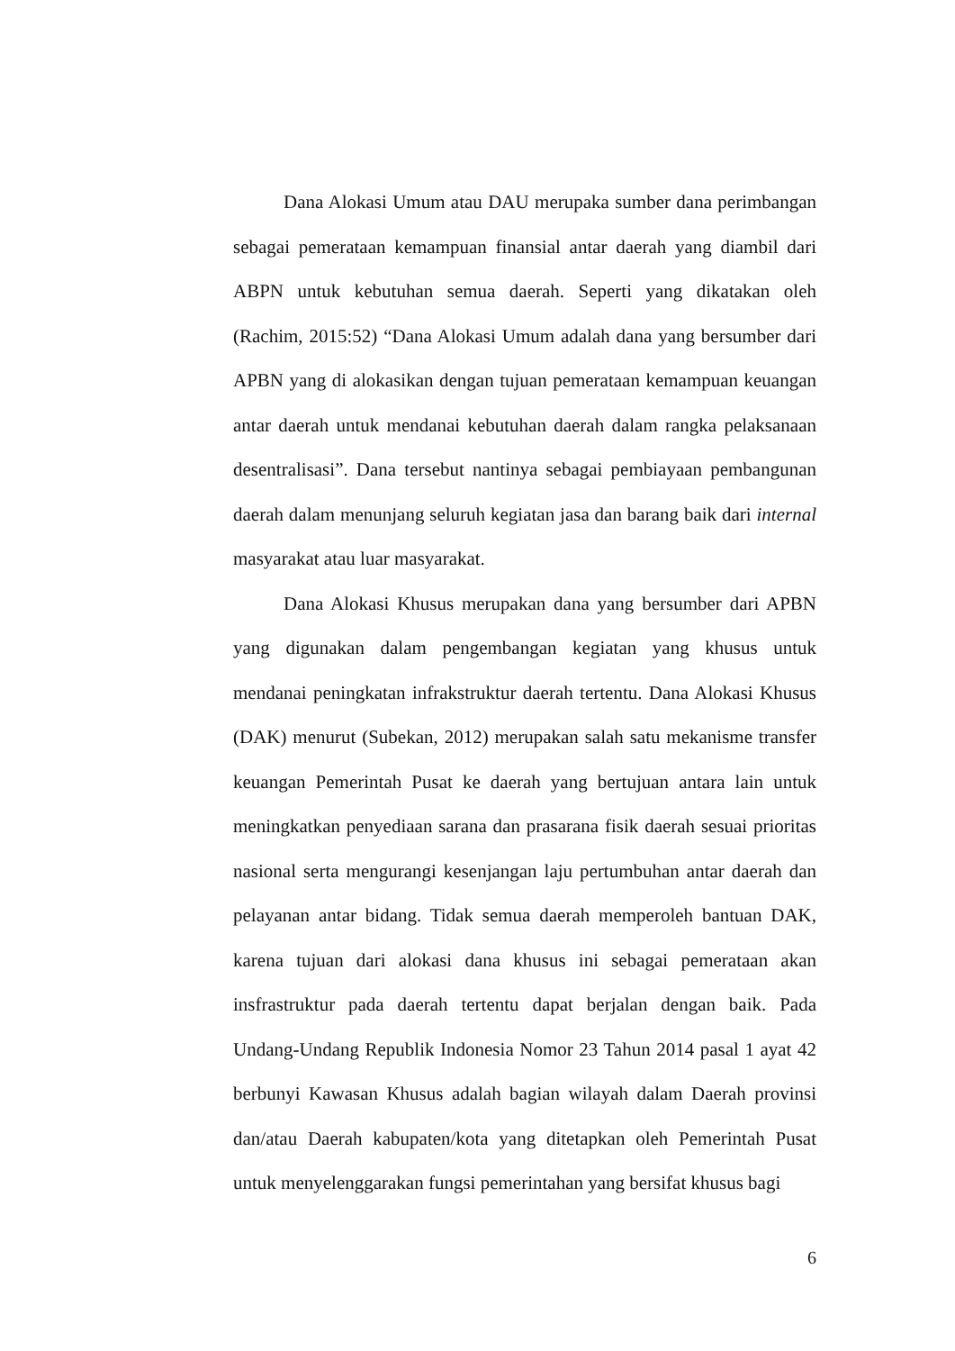Dana Alokasi Umum atau DAU merupaka sumber dana perimbangan sebagai pemerataan kemampuan finansial antar daerah yang diambil dari ABPN untuk kebutuhan semua daerah. Seperti yang dikatakan oleh (Rachim, 2015:52) “Dana Alokasi Umum adalah dana yang bersumber dari APBN yang di alokasikan dengan tujuan pemerataan kemampuan keuangan antar daerah untuk mendanai kebutuhan daerah dalam rangka pelaksanaan desentralisasi”. Dana tersebut nantinya sebagai pembiayaan pembangunan daerah dalam menunjang seluruh kegiatan jasa dan barang baik dari internal masyarakat atau luar masyarakat.
Dana Alokasi Khusus merupakan dana yang bersumber dari APBN yang digunakan dalam pengembangan kegiatan yang khusus untuk mendanai peningkatan infrakstruktur daerah tertentu. Dana Alokasi Khusus (DAK) menurut (Subekan, 2012) merupakan salah satu mekanisme transfer keuangan Pemerintah Pusat ke daerah yang bertujuan antara lain untuk meningkatkan penyediaan sarana dan prasarana fisik daerah sesuai prioritas nasional serta mengurangi kesenjangan laju pertumbuhan antar daerah dan pelayanan antar bidang. Tidak semua daerah memperoleh bantuan DAK, karena tujuan dari alokasi dana khusus ini sebagai pemerataan akan insfrastruktur pada daerah tertentu dapat berjalan dengan baik. Pada Undang-Undang Republik Indonesia Nomor 23 Tahun 2014 pasal 1 ayat 42 berbunyi Kawasan Khusus adalah bagian wilayah dalam Daerah provinsi dan/atau Daerah kabupaten/kota yang ditetapkan oleh Pemerintah Pusat untuk menyelenggarakan fungsi pemerintahan yang bersifat khusus bagi
6